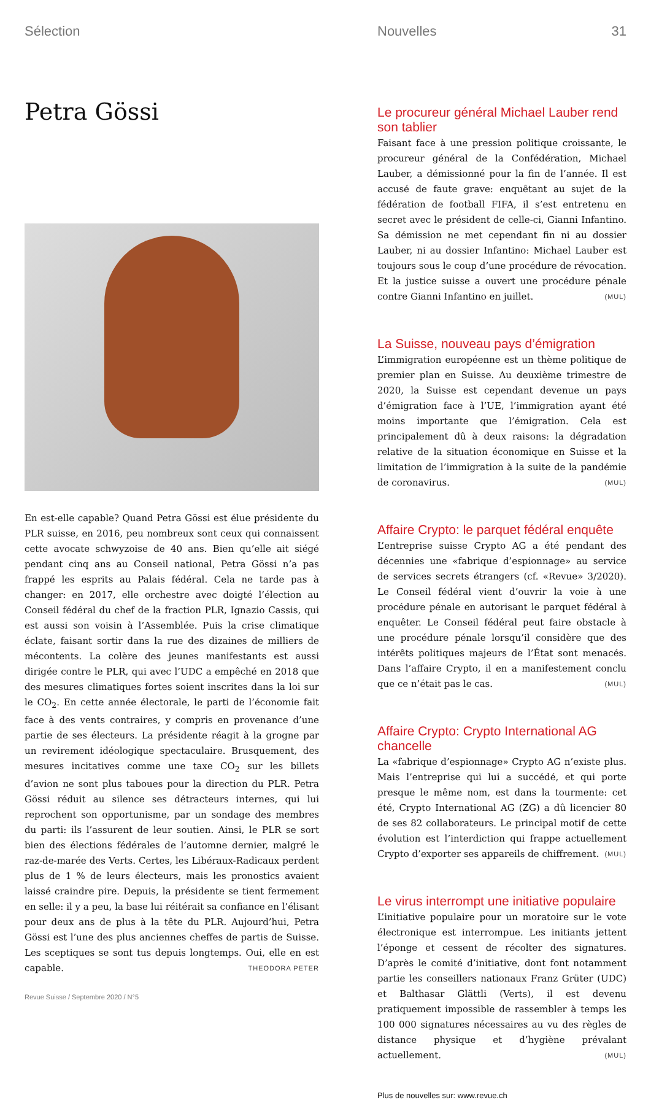Sélection
Petra Gössi
En est-elle capable? Quand Petra Gössi est élue présidente du PLR suisse, en 2016, peu nombreux sont ceux qui connaissent cette avocate schwyzoise de 40 ans. Bien qu’elle ait siégé pendant cinq ans au Conseil national, Petra Gössi n’a pas frappé les esprits au Palais fédéral. Cela ne tarde pas à changer: en 2017, elle orchestre avec doigté l’élection au Conseil fédéral du chef de la fraction PLR, Ignazio Cassis, qui est aussi son voisin à l’Assemblée. Puis la crise climatique éclate, faisant sortir dans la rue des dizaines de milliers de mécontents. La colère des jeunes manifestants est aussi dirigée contre le PLR, qui avec l’UDC a empêché en 2018 que des mesures climatiques fortes soient inscrites dans la loi sur le CO<sub>2</sub>. En cette année électorale, le parti de l’économie fait face à des vents contraires, y compris en provenance d’une partie de ses électeurs. La présidente réagit à la grogne par un revirement idéologique spectaculaire. Brusquement, des mesures incitatives comme une taxe CO<sub>2</sub> sur les billets d’avion ne sont plus taboues pour la direction du PLR. Petra Gössi réduit au silence ses détracteurs internes, qui lui reprochent son opportunisme, par un sondage des membres du parti: ils l’assurent de leur soutien. Ainsi, le PLR se sort bien des élections fédérales de l’automne dernier, malgré le raz-de-marée des Verts. Certes, les Libéraux-Radicaux perdent plus de 1 % de leurs électeurs, mais les pronostics avaient laissé craindre pire. Depuis, la présidente se tient fermement en selle: il y a peu, la base lui réitérait sa confiance en l’élisant pour deux ans de plus à la tête du PLR. Aujourd’hui, Petra Gössi est l’une des plus anciennes cheffes de partis de Suisse. Les sceptiques se sont tus depuis longtemps. Oui, elle en est capable. THEODORA PETER
Revue Suisse / Septembre 2020 / N°5
Nouvelles 31
Le procureur général Michael Lauber rend son tablier
Faisant face à une pression politique croissante, le procureur général de la Confédération, Michael Lauber, a démissionné pour la fin de l’année. Il est accusé de faute grave: enquêtant au sujet de la fédération de football FIFA, il s’est entretenu en secret avec le président de celle-ci, Gianni Infantino. Sa démission ne met cependant fin ni au dossier Lauber, ni au dossier Infantino: Michael Lauber est toujours sous le coup d’une procédure de révocation. Et la justice suisse a ouvert une procédure pénale contre Gianni Infantino en juillet. (MUL)
La Suisse, nouveau pays d’émigration
L’immigration européenne est un thème politique de premier plan en Suisse. Au deuxième trimestre de 2020, la Suisse est cependant devenue un pays d’émigration face à l’UE, l’immigration ayant été moins importante que l’émigration. Cela est principalement dû à deux raisons: la dégradation relative de la situation économique en Suisse et la limitation de l’immigration à la suite de la pandémie de coronavirus. (MUL)
Affaire Crypto: le parquet fédéral enquête
L’entreprise suisse Crypto AG a été pendant des décennies une «fabrique d’espionnage» au service de services secrets étrangers (cf. «Revue» 3/2020). Le Conseil fédéral vient d’ouvrir la voie à une procédure pénale en autorisant le parquet fédéral à enquêter. Le Conseil fédéral peut faire obstacle à une procédure pénale lorsqu’il considère que des intérêts politiques majeurs de l’État sont menacés. Dans l’affaire Crypto, il en a manifestement conclu que ce n’était pas le cas. (MUL)
Affaire Crypto: Crypto International AG chancelle
La «fabrique d’espionnage» Crypto AG n’existe plus. Mais l’entreprise qui lui a succédé, et qui porte presque le même nom, est dans la tourmente: cet été, Crypto International AG (ZG) a dû licencier 80 de ses 82 collaborateurs. Le principal motif de cette évolution est l’interdiction qui frappe actuellement Crypto d’exporter ses appareils de chiffrement. (MUL)
Le virus interrompt une initiative populaire
L’initiative populaire pour un moratoire sur le vote électronique est interrompue. Les initiants jettent l’éponge et cessent de récolter des signatures. D’après le comité d’initiative, dont font notamment partie les conseillers nationaux Franz Grüter (UDC) et Balthasar Glättli (Verts), il est devenu pratiquement impossible de rassembler à temps les 100 000 signatures nécessaires au vu des règles de distance physique et d’hygiène prévalant actuellement. (MUL)
Plus de nouvelles sur: www.revue.ch